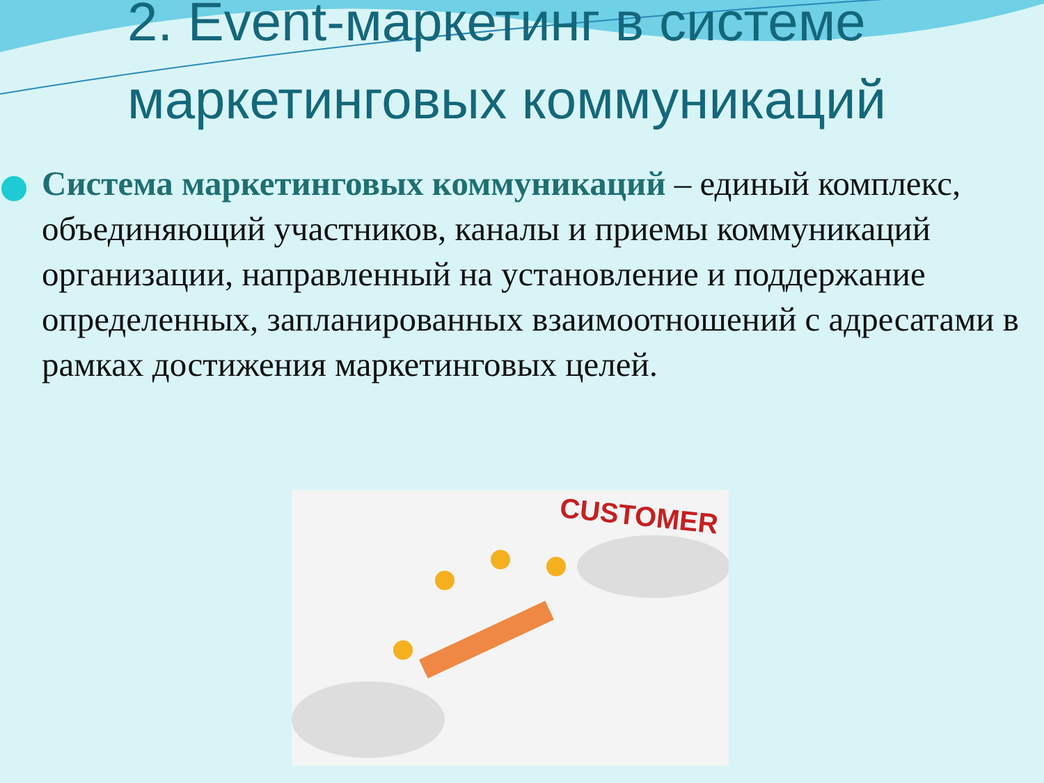2. Event-маркетинг в системе маркетинговых коммуникаций
Система маркетинговых коммуникаций – единый комплекс, объединяющий участников, каналы и приемы коммуникаций организации, направленный на установление и поддержание определенных, запланированных взаимоотношений с адресатами в рамках достижения маркетинговых целей.
CUSTOMER